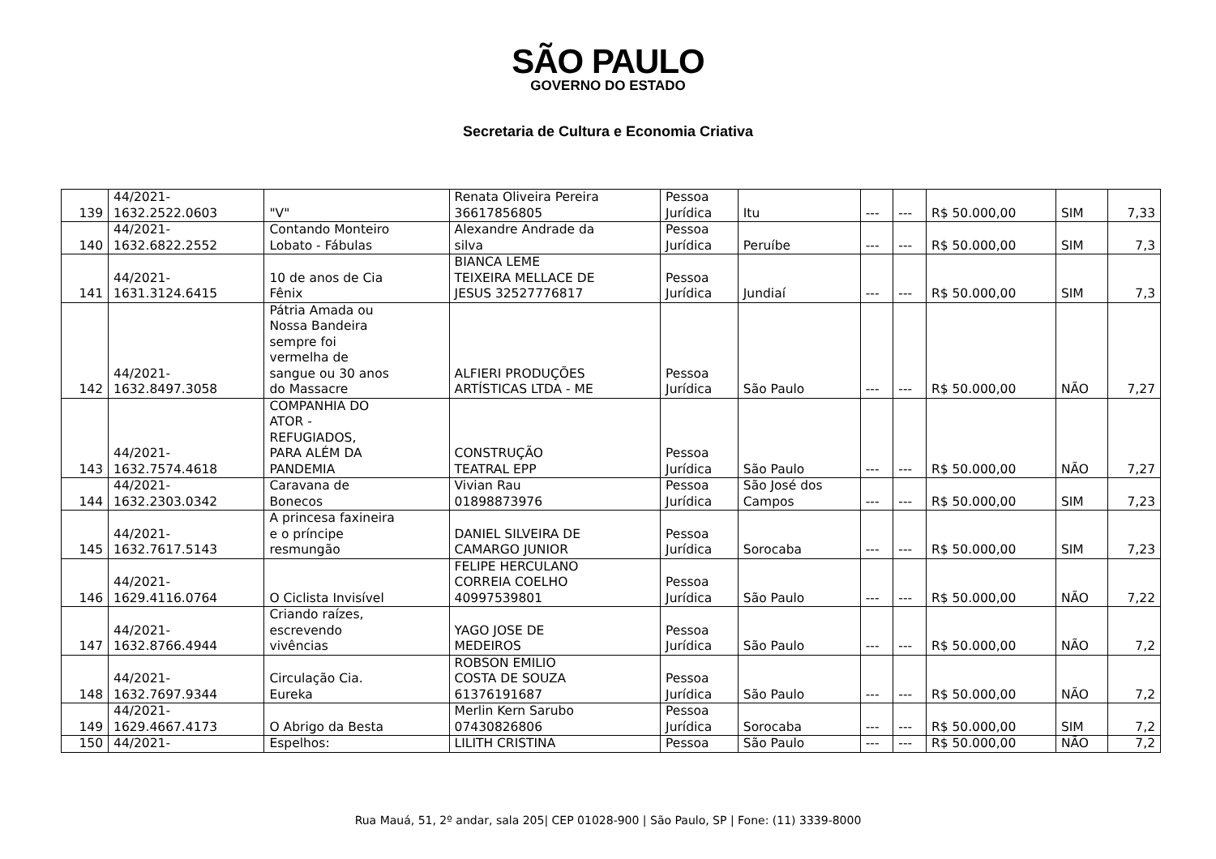SÃO PAULO
GOVERNO DO ESTADO
Secretaria de Cultura e Economia Criativa
| 139 | 44/2021- 1632.2522.0603 | "V" | Renata Oliveira Pereira 36617856805 | Pessoa Jurídica | Itu | --- | --- | R$ 50.000,00 | SIM | 7,33 |
| 140 | 44/2021- 1632.6822.2552 | Contando Monteiro Lobato - Fábulas | Alexandre Andrade da silva | Pessoa Jurídica | Peruíbe | --- | --- | R$ 50.000,00 | SIM | 7,3 |
| 141 | 44/2021- 1631.3124.6415 | 10 de anos de Cia Fênix | BIANCA LEME TEIXEIRA MELLACE DE JESUS 32527776817 | Pessoa Jurídica | Jundiaí | --- | --- | R$ 50.000,00 | SIM | 7,3 |
| 142 | 44/2021- 1632.8497.3058 | Pátria Amada ou Nossa Bandeira sempre foi vermelha de sangue ou 30 anos do Massacre | ALFIERI PRODUÇÕES ARTÍSTICAS LTDA - ME | Pessoa Jurídica | São Paulo | --- | --- | R$ 50.000,00 | NÃO | 7,27 |
| 143 | 44/2021- 1632.7574.4618 | COMPANHIA DO ATOR - REFUGIADOS, PARA ALÉM DA PANDEMIA | CONSTRUÇÃO TEATRAL EPP | Pessoa Jurídica | São Paulo | --- | --- | R$ 50.000,00 | NÃO | 7,27 |
| 144 | 44/2021- 1632.2303.0342 | Caravana de Bonecos | Vivian Rau 01898873976 | Pessoa Jurídica | São José dos Campos | --- | --- | R$ 50.000,00 | SIM | 7,23 |
| 145 | 44/2021- 1632.7617.5143 | A princesa faxineira e o príncipe resmungão | DANIEL SILVEIRA DE CAMARGO JUNIOR | Pessoa Jurídica | Sorocaba | --- | --- | R$ 50.000,00 | SIM | 7,23 |
| 146 | 44/2021- 1629.4116.0764 | O Ciclista Invisível | FELIPE HERCULANO CORREIA COELHO 40997539801 | Pessoa Jurídica | São Paulo | --- | --- | R$ 50.000,00 | NÃO | 7,22 |
| 147 | 44/2021- 1632.8766.4944 | Criando raízes, escrevendo vivências | YAGO JOSE DE MEDEIROS | Pessoa Jurídica | São Paulo | --- | --- | R$ 50.000,00 | NÃO | 7,2 |
| 148 | 44/2021- 1632.7697.9344 | Circulação Cia. Eureka | ROBSON EMILIO COSTA DE SOUZA 61376191687 | Pessoa Jurídica | São Paulo | --- | --- | R$ 50.000,00 | NÃO | 7,2 |
| 149 | 44/2021- 1629.4667.4173 | O Abrigo da Besta | Merlin Kern Sarubo 07430826806 | Pessoa Jurídica | Sorocaba | --- | --- | R$ 50.000,00 | SIM | 7,2 |
| 150 | 44/2021- | Espelhos: | LILITH CRISTINA | Pessoa | São Paulo | --- | --- | R$ 50.000,00 | NÃO | 7,2 |
Rua Mauá, 51, 2º andar, sala 205| CEP 01028-900 | São Paulo, SP | Fone: (11) 3339-8000